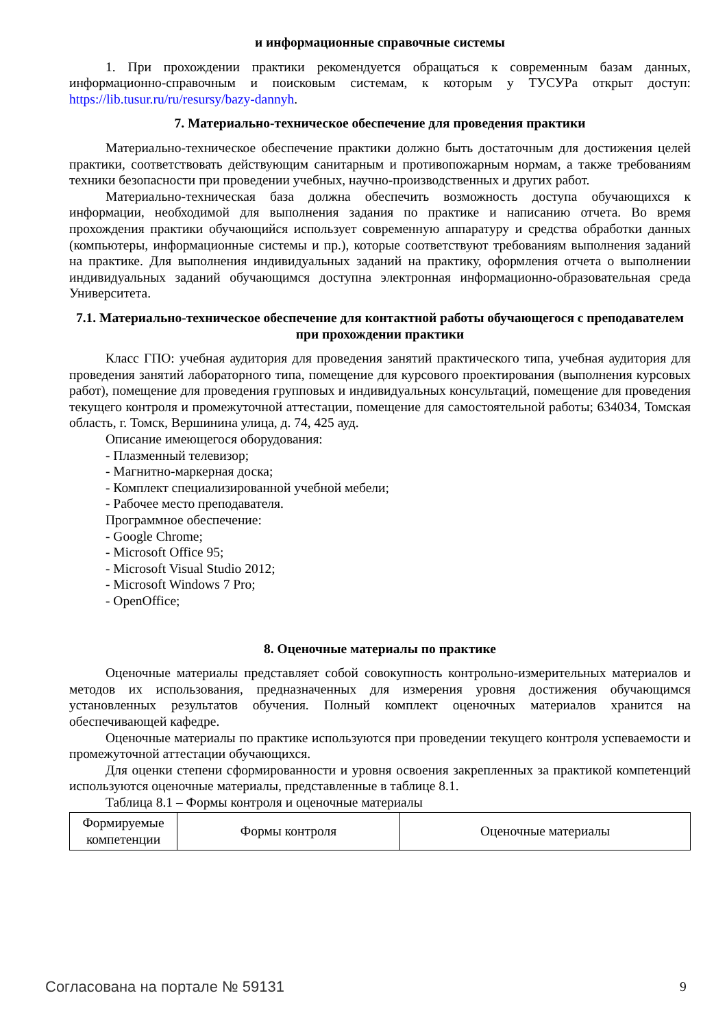и информационные справочные системы
1. При прохождении практики рекомендуется обращаться к современным базам данных, информационно-справочным и поисковым системам, к которым у ТУСУРа открыт доступ: https://lib.tusur.ru/ru/resursy/bazy-dannyh.
7. Материально-техническое обеспечение для проведения практики
Материально-техническое обеспечение практики должно быть достаточным для достижения целей практики, соответствовать действующим санитарным и противопожарным нормам, а также требованиям техники безопасности при проведении учебных, научно-производственных и других работ.
Материально-техническая база должна обеспечить возможность доступа обучающихся к информации, необходимой для выполнения задания по практике и написанию отчета. Во время прохождения практики обучающийся использует современную аппаратуру и средства обработки данных (компьютеры, информационные системы и пр.), которые соответствуют требованиям выполнения заданий на практике. Для выполнения индивидуальных заданий на практику, оформления отчета о выполнении индивидуальных заданий обучающимся доступна электронная информационно-образовательная среда Университета.
7.1. Материально-техническое обеспечение для контактной работы обучающегося с преподавателем при прохождении практики
Класс ГПО: учебная аудитория для проведения занятий практического типа, учебная аудитория для проведения занятий лабораторного типа, помещение для курсового проектирования (выполнения курсовых работ), помещение для проведения групповых и индивидуальных консультаций, помещение для проведения текущего контроля и промежуточной аттестации, помещение для самостоятельной работы; 634034, Томская область, г. Томск, Вершинина улица, д. 74, 425 ауд.
Описание имеющегося оборудования:
- Плазменный телевизор;
- Магнитно-маркерная доска;
- Комплект специализированной учебной мебели;
- Рабочее место преподавателя.
Программное обеспечение:
- Google Chrome;
- Microsoft Office 95;
- Microsoft Visual Studio 2012;
- Microsoft Windows 7 Pro;
- OpenOffice;
8. Оценочные материалы по практике
Оценочные материалы представляет собой совокупность контрольно-измерительных материалов и методов их использования, предназначенных для измерения уровня достижения обучающимся установленных результатов обучения. Полный комплект оценочных материалов хранится на обеспечивающей кафедре.
Оценочные материалы по практике используются при проведении текущего контроля успеваемости и промежуточной аттестации обучающихся.
Для оценки степени сформированности и уровня освоения закрепленных за практикой компетенций используются оценочные материалы, представленные в таблице 8.1.
Таблица 8.1 – Формы контроля и оценочные материалы
| Формируемые компетенции | Формы контроля | Оценочные материалы |
Согласована на портале № 59131 9